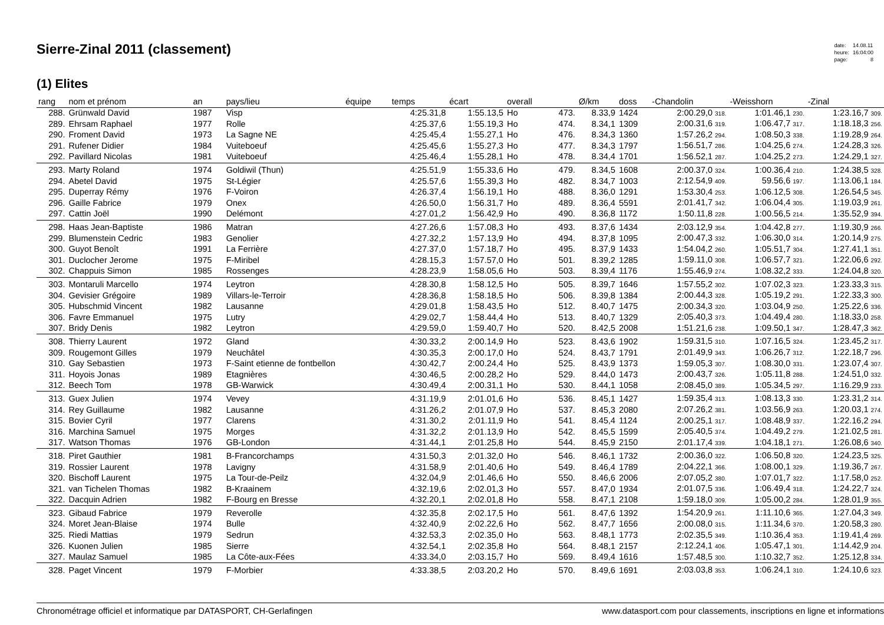Sierre-Zinal 2011 (classement)
| date: | 14.08.11 |
| heure: | 16:04:00 |
| page: | 8 |
(1) Elites
| rang | nom et prénom | an | pays/lieu | équipe | temps | écart | overall | | Ø/km | doss | -Chandolin | -Weisshorn | -Zinal |
| --- | --- | --- | --- | --- | --- | --- | --- | --- | --- | --- | --- | --- | --- |
| 288. | Grünwald David | 1987 | Visp | | 4:25.31,8 | 1:55.13,5 | Ho | 473. | 8.33,9 | 1424 | 2:00.29,0 318. | 1:01.46,1 230. | 1:23.16,7 309. |
| 289. | Ehrsam Raphael | 1977 | Rolle | | 4:25.37,6 | 1:55.19,3 | Ho | 474. | 8.34,1 | 1309 | 2:00.31,6 319. | 1:06.47,7 317. | 1:18.18,3 256. |
| 290. | Froment David | 1973 | La Sagne NE | | 4:25.45,4 | 1:55.27,1 | Ho | 476. | 8.34,3 | 1360 | 1:57.26,2 294. | 1:08.50,3 338. | 1:19.28,9 264. |
| 291. | Rufener Didier | 1984 | Vuiteboeuf | | 4:25.45,6 | 1:55.27,3 | Ho | 477. | 8.34,3 | 1797 | 1:56.51,7 286. | 1:04.25,6 274. | 1:24.28,3 326. |
| 292. | Pavillard Nicolas | 1981 | Vuiteboeuf | | 4:25.46,4 | 1:55.28,1 | Ho | 478. | 8.34,4 | 1701 | 1:56.52,1 287. | 1:04.25,2 273. | 1:24.29,1 327. |
| 293. | Marty Roland | 1974 | Goldiwil (Thun) | | 4:25.51,9 | 1:55.33,6 | Ho | 479. | 8.34,5 | 1608 | 2:00.37,0 324. | 1:00.36,4 210. | 1:24.38,5 328. |
| 294. | Abetel David | 1975 | St-Légier | | 4:25.57,6 | 1:55.39,3 | Ho | 482. | 8.34,7 | 1003 | 2:12.54,9 409. | 59.56,6 197. | 1:13.06,1 184. |
| 295. | Duperray Rémy | 1976 | F-Voiron | | 4:26.37,4 | 1:56.19,1 | Ho | 488. | 8.36,0 | 1291 | 1:53.30,4 253. | 1:06.12,5 308. | 1:26.54,5 345. |
| 296. | Gaille Fabrice | 1979 | Onex | | 4:26.50,0 | 1:56.31,7 | Ho | 489. | 8.36,4 | 5591 | 2:01.41,7 342. | 1:06.04,4 305. | 1:19.03,9 261. |
| 297. | Cattin Joël | 1990 | Delémont | | 4:27.01,2 | 1:56.42,9 | Ho | 490. | 8.36,8 | 1172 | 1:50.11,8 228. | 1:00.56,5 214. | 1:35.52,9 394. |
| 298. | Haas Jean-Baptiste | 1986 | Matran | | 4:27.26,6 | 1:57.08,3 | Ho | 493. | 8.37,6 | 1434 | 2:03.12,9 354. | 1:04.42,8 277. | 1:19.30,9 266. |
| 299. | Blumenstein Cedric | 1983 | Genolier | | 4:27.32,2 | 1:57.13,9 | Ho | 494. | 8.37,8 | 1095 | 2:00.47,3 332. | 1:06.30,0 314. | 1:20.14,9 275. |
| 300. | Guyot Benoît | 1991 | La Ferrière | | 4:27.37,0 | 1:57.18,7 | Ho | 495. | 8.37,9 | 1433 | 1:54.04,2 260. | 1:05.51,7 304. | 1:27.41,1 351. |
| 301. | Duclocher Jerome | 1975 | F-Miribel | | 4:28.15,3 | 1:57.57,0 | Ho | 501. | 8.39,2 | 1285 | 1:59.11,0 308. | 1:06.57,7 321. | 1:22.06,6 292. |
| 302. | Chappuis Simon | 1985 | Rossenges | | 4:28.23,9 | 1:58.05,6 | Ho | 503. | 8.39,4 | 1176 | 1:55.46,9 274. | 1:08.32,2 333. | 1:24.04,8 320. |
| 303. | Montaruli Marcello | 1974 | Leytron | | 4:28.30,8 | 1:58.12,5 | Ho | 505. | 8.39,7 | 1646 | 1:57.55,2 302. | 1:07.02,3 323. | 1:23.33,3 315. |
| 304. | Gevisier Grégoire | 1989 | Villars-le-Terroir | | 4:28.36,8 | 1:58.18,5 | Ho | 506. | 8.39,8 | 1384 | 2:00.44,3 328. | 1:05.19,2 291. | 1:22.33,3 300. |
| 305. | Hubschmid Vincent | 1982 | Lausanne | | 4:29.01,8 | 1:58.43,5 | Ho | 512. | 8.40,7 | 1475 | 2:00.34,3 320. | 1:03.04,9 250. | 1:25.22,6 336. |
| 306. | Favre Emmanuel | 1975 | Lutry | | 4:29.02,7 | 1:58.44,4 | Ho | 513. | 8.40,7 | 1329 | 2:05.40,3 373. | 1:04.49,4 280. | 1:18.33,0 258. |
| 307. | Bridy Denis | 1982 | Leytron | | 4:29.59,0 | 1:59.40,7 | Ho | 520. | 8.42,5 | 2008 | 1:51.21,6 238. | 1:09.50,1 347. | 1:28.47,3 362. |
| 308. | Thierry Laurent | 1972 | Gland | | 4:30.33,2 | 2:00.14,9 | Ho | 523. | 8.43,6 | 1902 | 1:59.31,5 310. | 1:07.16,5 324. | 1:23.45,2 317. |
| 309. | Rougemont Gilles | 1979 | Neuchâtel | | 4:30.35,3 | 2:00.17,0 | Ho | 524. | 8.43,7 | 1791 | 2:01.49,9 343. | 1:06.26,7 312. | 1:22.18,7 296. |
| 310. | Gay Sebastien | 1973 | F-Saint etienne de fontbellon | | 4:30.42,7 | 2:00.24,4 | Ho | 525. | 8.43,9 | 1373 | 1:59.05,3 307. | 1:08.30,0 331. | 1:23.07,4 307. |
| 311. | Hoyois Jonas | 1989 | Etagnières | | 4:30.46,5 | 2:00.28,2 | Ho | 529. | 8.44,0 | 1473 | 2:00.43,7 326. | 1:05.11,8 288. | 1:24.51,0 332. |
| 312. | Beech Tom | 1978 | GB-Warwick | | 4:30.49,4 | 2:00.31,1 | Ho | 530. | 8.44,1 | 1058 | 2:08.45,0 389. | 1:05.34,5 297. | 1:16.29,9 233. |
| 313. | Guex Julien | 1974 | Vevey | | 4:31.19,9 | 2:01.01,6 | Ho | 536. | 8.45,1 | 1427 | 1:59.35,4 313. | 1:08.13,3 330. | 1:23.31,2 314. |
| 314. | Rey Guillaume | 1982 | Lausanne | | 4:31.26,2 | 2:01.07,9 | Ho | 537. | 8.45,3 | 2080 | 2:07.26,2 381. | 1:03.56,9 263. | 1:20.03,1 274. |
| 315. | Bovier Cyril | 1977 | Clarens | | 4:31.30,2 | 2:01.11,9 | Ho | 541. | 8.45,4 | 1124 | 2:00.25,1 317. | 1:08.48,9 337. | 1:22.16,2 294. |
| 316. | Marchina Samuel | 1975 | Morges | | 4:31.32,2 | 2:01.13,9 | Ho | 542. | 8.45,5 | 1599 | 2:05.40,5 374. | 1:04.49,2 279. | 1:21.02,5 281. |
| 317. | Watson Thomas | 1976 | GB-London | | 4:31.44,1 | 2:01.25,8 | Ho | 544. | 8.45,9 | 2150 | 2:01.17,4 339. | 1:04.18,1 271. | 1:26.08,6 340. |
| 318. | Piret Gauthier | 1981 | B-Francorchamps | | 4:31.50,3 | 2:01.32,0 | Ho | 546. | 8.46,1 | 1732 | 2:00.36,0 322. | 1:06.50,8 320. | 1:24.23,5 325. |
| 319. | Rossier Laurent | 1978 | Lavigny | | 4:31.58,9 | 2:01.40,6 | Ho | 549. | 8.46,4 | 1789 | 2:04.22,1 366. | 1:08.00,1 329. | 1:19.36,7 267. |
| 320. | Bischoff Laurent | 1975 | La Tour-de-Peilz | | 4:32.04,9 | 2:01.46,6 | Ho | 550. | 8.46,6 | 2006 | 2:07.05,2 380. | 1:07.01,7 322. | 1:17.58,0 252. |
| 321. | van Tichelen Thomas | 1982 | B-Kraainem | | 4:32.19,6 | 2:02.01,3 | Ho | 557. | 8.47,0 | 1934 | 2:01.07,5 336. | 1:06.49,4 318. | 1:24.22,7 324. |
| 322. | Dacquin Adrien | 1982 | F-Bourg en Bresse | | 4:32.20,1 | 2:02.01,8 | Ho | 558. | 8.47,1 | 2108 | 1:59.18,0 309. | 1:05.00,2 284. | 1:28.01,9 355. |
| 323. | Gibaud Fabrice | 1979 | Reverolle | | 4:32.35,8 | 2:02.17,5 | Ho | 561. | 8.47,6 | 1392 | 1:54.20,9 261. | 1:11.10,6 365. | 1:27.04,3 349. |
| 324. | Moret Jean-Blaise | 1974 | Bulle | | 4:32.40,9 | 2:02.22,6 | Ho | 562. | 8.47,7 | 1656 | 2:00.08,0 315. | 1:11.34,6 370. | 1:20.58,3 280. |
| 325. | Riedi Mattias | 1979 | Sedrun | | 4:32.53,3 | 2:02.35,0 | Ho | 563. | 8.48,1 | 1773 | 2:02.35,5 349. | 1:10.36,4 353. | 1:19.41,4 269. |
| 326. | Kuonen Julien | 1985 | Sierre | | 4:32.54,1 | 2:02.35,8 | Ho | 564. | 8.48,1 | 2157 | 2:12.24,1 406. | 1:05.47,1 301. | 1:14.42,9 204. |
| 327. | Maulaz Samuel | 1985 | La Côte-aux-Fées | | 4:33.34,0 | 2:03.15,7 | Ho | 569. | 8.49,4 | 1616 | 1:57.48,5 300. | 1:10.32,7 352. | 1:25.12,8 334. |
| 328. | Paget Vincent | 1979 | F-Morbier | | 4:33.38,5 | 2:03.20,2 | Ho | 570. | 8.49,6 | 1691 | 2:03.03,8 353. | 1:06.24,1 310. | 1:24.10,6 323. |
Chronométrage officiel et informatique par DATASPORT, CH-Gerlafingen www.datasport.com pour classements, inscriptions en ligne et informations